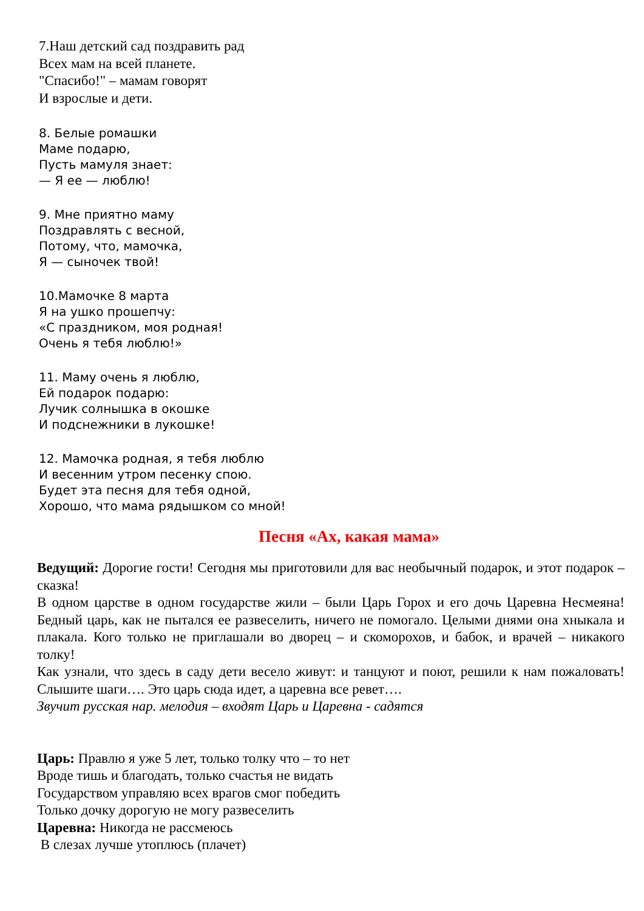7.Наш детский сад поздравить рад
Всех мам на всей планете.
"Спасибо!" – мамам говорят
И взрослые и дети.
8. Белые ромашки
Маме подарю,
Пусть мамуля знает:
— Я ее — люблю!
9. Мне приятно маму
Поздравлять с весной,
Потому, что, мамочка,
Я — сыночек твой!
10.Мамочке 8 марта
Я на ушко прошепчу:
«С праздником, моя родная!
Очень я тебя люблю!»
11. Маму очень я люблю,
Ей подарок подарю:
Лучик солнышка в окошке
И подснежники в лукошке!
12. Мамочка родная, я тебя люблю
И весенним утром песенку спою.
Будет эта песня для тебя одной,
Хорошо, что мама рядышком со мной!
Песня «Ах, какая мама»
Ведущий: Дорогие гости! Сегодня мы приготовили для вас необычный подарок, и этот подарок – сказка!
В одном царстве в одном государстве жили – были Царь Горох и его дочь Царевна Несмеяна! Бедный царь, как не пытался ее развеселить, ничего не помогало. Целыми днями она хныкала и плакала. Кого только не приглашали во дворец – и скоморохов, и бабок, и врачей – никакого толку!
Как узнали, что здесь в саду дети весело живут: и танцуют и поют, решили к нам пожаловать! Слышите шаги…. Это царь сюда идет, а царевна все ревет….
Звучит русская нар. мелодия – входят Царь и Царевна - садятся
Царь: Правлю я уже 5 лет, только толку что – то нет
Вроде тишь и благодать, только счастья не видать
Государством управляю всех врагов смог победить
Только дочку дорогую не могу развеселить
Царевна: Никогда не рассмеюсь
В слезах лучше утоплюсь (плачет)